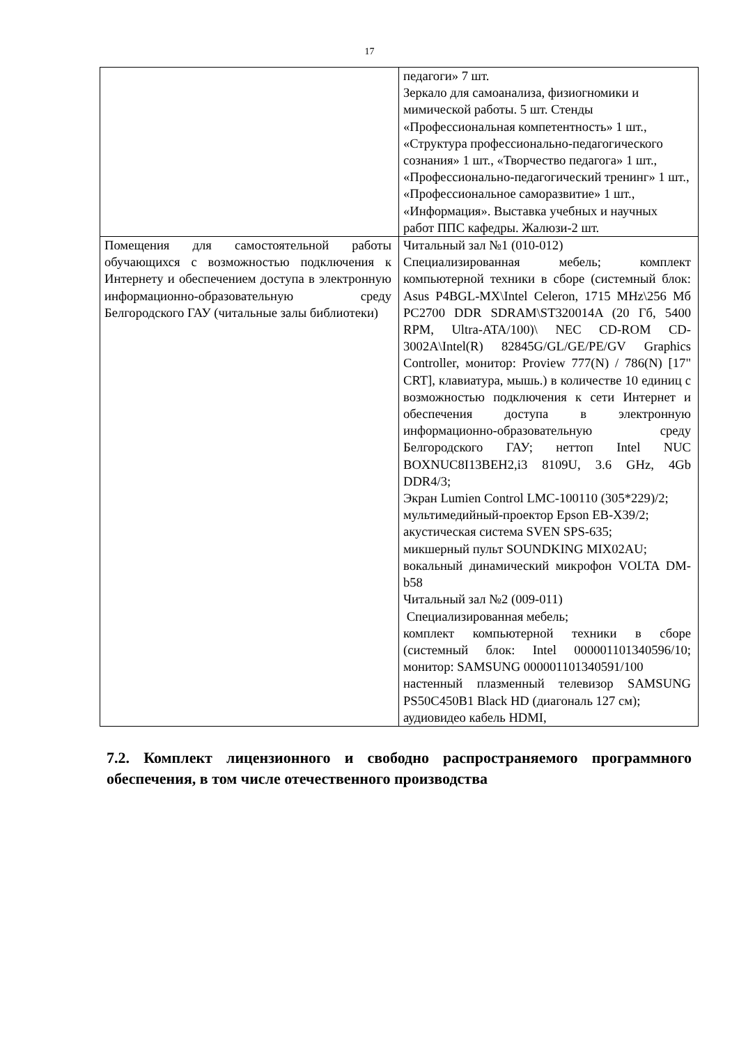17
| | педагоги» 7 шт. Зеркало для самоанализа, физиогномики и мимической работы. 5 шт. Стенды «Профессиональная компетентность» 1 шт., «Структура профессионально-педагогического сознания» 1 шт., «Творчество педагога» 1 шт., «Профессионально-педагогический тренинг» 1 шт., «Профессиональное саморазвитие» 1 шт., «Информация». Выставка учебных и научных работ ППС кафедры. Жалюзи-2 шт. |
| Помещения для самостоятельной работы обучающихся с возможностью подключения к Интернету и обеспечением доступа в электронную информационно-образовательную среду Белгородского ГАУ (читальные залы библиотеки) | Читальный зал №1 (010-012) Специализированная мебель; комплект компьютерной техники в сборе (системный блок: Asus P4BGL-MX\Intel Celeron, 1715 MHz\256 Мб PC2700 DDR SDRAM\ST320014A (20 Гб, 5400 RPM, Ultra-ATA/100)\ NEC CD-ROM CD-3002A\Intel(R) 82845G/GL/GE/PE/GV Graphics Controller, монитор: Proview 777(N) / 786(N) [17" CRT], клавиатура, мышь.) в количестве 10 единиц с возможностью подключения к сети Интернет и обеспечения доступа в электронную информационно-образовательную среду Белгородского ГАУ; неттоп Intel NUC BOXNUC8I13BEH2,i3 8109U, 3.6 GHz, 4Gb DDR4/3; Экран Lumien Control LMC-100110 (305*229)/2; мультимедийный-проектор Epson EB-X39/2; акустическая система SVEN SPS-635; микшерный пульт SOUNDKING MIX02AU; вокальный динамический микрофон VOLTA DM-b58 Читальный зал №2 (009-011) Специализированная мебель; комплект компьютерной техники в сборе (системный блок: Intel 000001101340596/10; монитор: SAMSUNG 000001101340591/100 настенный плазменный телевизор SAMSUNG PS50C450B1 Black HD (диагональ 127 см); аудиовидео кабель HDMI, |
7.2. Комплект лицензионного и свободно распространяемого программного обеспечения, в том числе отечественного производства